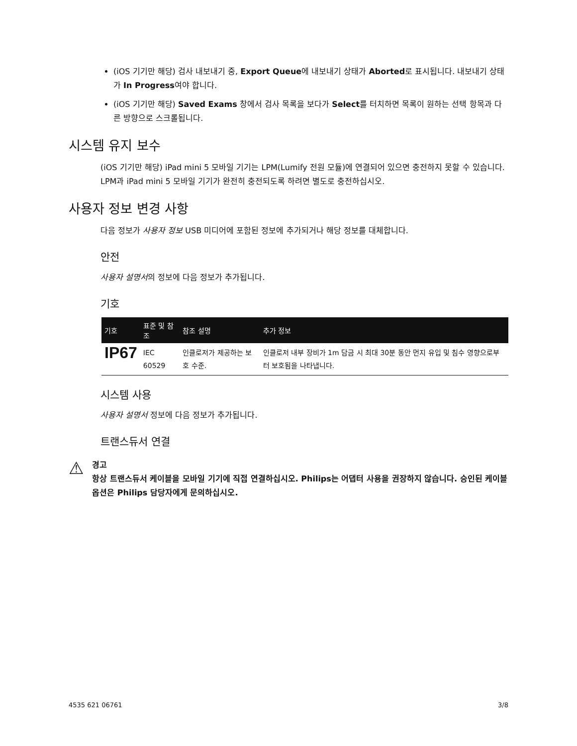(iOS 기기만 해당) 검사 내보내기 중, Export Queue에 내보내기 상태가 Aborted로 표시됩니다. 내보내기 상태가 In Progress여야 합니다.
(iOS 기기만 해당) Saved Exams 창에서 검사 목록을 보다가 Select를 터치하면 목록이 원하는 선택 항목과 다른 방향으로 스크롤됩니다.
시스템 유지 보수
(iOS 기기만 해당) iPad mini 5 모바일 기기는 LPM(Lumify 전원 모듈)에 연결되어 있으면 충전하지 못할 수 있습니다. LPM과 iPad mini 5 모바일 기기가 완전히 충전되도록 하려면 별도로 충전하십시오.
사용자 정보 변경 사항
다음 정보가 사용자 정보 USB 미디어에 포함된 정보에 추가되거나 해당 정보를 대체합니다.
안전
사용자 설명서의 정보에 다음 정보가 추가됩니다.
기호
| 기호 | 표준 및 참조 | 참조 설명 | 추가 정보 |
| --- | --- | --- | --- |
| IP67 | IEC 60529 | 인클로저가 제공하는 보호 수준. | 인클로저 내부 장비가 1m 담금 시 최대 30분 동안 먼지 유입 및 침수 영향으로부터 보호됨을 나타냅니다. |
시스템 사용
사용자 설명서 정보에 다음 정보가 추가됩니다.
트랜스듀서 연결
⚠
경고
항상 트랜스듀서 케이블을 모바일 기기에 직접 연결하십시오. Philips는 어댑터 사용을 권장하지 않습니다. 승인된 케이블 옵션은 Philips 담당자에게 문의하십시오.
4535 621 06761 3/8